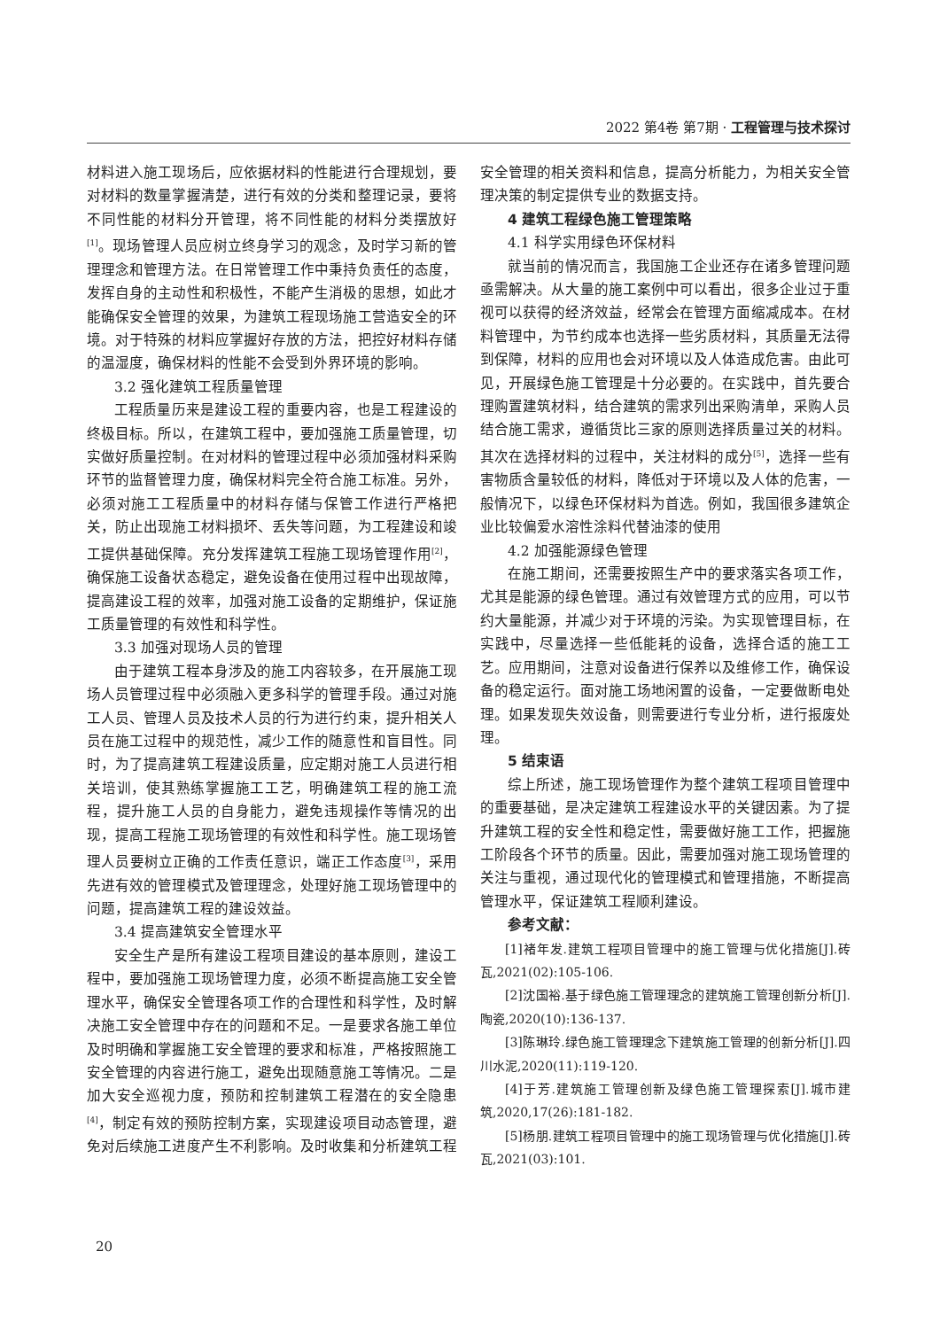2022 第4卷 第7期 · 工程管理与技术探讨
材料进入施工现场后，应依据材料的性能进行合理规划，要对材料的数量掌握清楚，进行有效的分类和整理记录，要将不同性能的材料分开管理，将不同性能的材料分类摆放好<sup>[1]</sup>。现场管理人员应树立终身学习的观念，及时学习新的管理理念和管理方法。在日常管理工作中秉持负责任的态度，发挥自身的主动性和积极性，不能产生消极的思想，如此才能确保安全管理的效果，为建筑工程现场施工营造安全的环境。对于特殊的材料应掌握好存放的方法，把控好材料存储的温湿度，确保材料的性能不会受到外界环境的影响。
3.2 强化建筑工程质量管理
工程质量历来是建设工程的重要内容，也是工程建设的终极目标。所以，在建筑工程中，要加强施工质量管理，切实做好质量控制。在对材料的管理过程中必须加强材料采购环节的监督管理力度，确保材料完全符合施工标准。另外，必须对施工工程质量中的材料存储与保管工作进行严格把关，防止出现施工材料损坏、丢失等问题，为工程建设和竣工提供基础保障。充分发挥建筑工程施工现场管理作用<sup>[2]</sup>，确保施工设备状态稳定，避免设备在使用过程中出现故障，提高建设工程的效率，加强对施工设备的定期维护，保证施工质量管理的有效性和科学性。
3.3 加强对现场人员的管理
由于建筑工程本身涉及的施工内容较多，在开展施工现场人员管理过程中必须融入更多科学的管理手段。通过对施工人员、管理人员及技术人员的行为进行约束，提升相关人员在施工过程中的规范性，减少工作的随意性和盲目性。同时，为了提高建筑工程建设质量，应定期对施工人员进行相关培训，使其熟练掌握施工工艺，明确建筑工程的施工流程，提升施工人员的自身能力，避免违规操作等情况的出现，提高工程施工现场管理的有效性和科学性。施工现场管理人员要树立正确的工作责任意识，端正工作态度<sup>[3]</sup>，采用先进有效的管理模式及管理理念，处理好施工现场管理中的问题，提高建筑工程的建设效益。
3.4 提高建筑安全管理水平
安全生产是所有建设工程项目建设的基本原则，建设工程中，要加强施工现场管理力度，必须不断提高施工安全管理水平，确保安全管理各项工作的合理性和科学性，及时解决施工安全管理中存在的问题和不足。一是要求各施工单位及时明确和掌握施工安全管理的要求和标准，严格按照施工安全管理的内容进行施工，避免出现随意施工等情况。二是加大安全巡视力度，预防和控制建筑工程潜在的安全隐患<sup>[4]</sup>，制定有效的预防控制方案，实现建设项目动态管理，避免对后续施工进度产生不利影响。及时收集和分析建筑工程安全管理的相关资料和信息，提高分析能力，为相关安全管理决策的制定提供专业的数据支持。
4 建筑工程绿色施工管理策略
4.1 科学实用绿色环保材料
就当前的情况而言，我国施工企业还存在诸多管理问题亟需解决。从大量的施工案例中可以看出，很多企业过于重视可以获得的经济效益，经常会在管理方面缩减成本。在材料管理中，为节约成本也选择一些劣质材料，其质量无法得到保障，材料的应用也会对环境以及人体造成危害。由此可见，开展绿色施工管理是十分必要的。在实践中，首先要合理购置建筑材料，结合建筑的需求列出采购清单，采购人员结合施工需求，遵循货比三家的原则选择质量过关的材料。其次在选择材料的过程中，关注材料的成分<sup>[5]</sup>，选择一些有害物质含量较低的材料，降低对于环境以及人体的危害，一般情况下，以绿色环保材料为首选。例如，我国很多建筑企业比较偏爱水溶性涂料代替油漆的使用
4.2 加强能源绿色管理
在施工期间，还需要按照生产中的要求落实各项工作，尤其是能源的绿色管理。通过有效管理方式的应用，可以节约大量能源，并减少对于环境的污染。为实现管理目标，在实践中，尽量选择一些低能耗的设备，选择合适的施工工艺。应用期间，注意对设备进行保养以及维修工作，确保设备的稳定运行。面对施工场地闲置的设备，一定要做断电处理。如果发现失效设备，则需要进行专业分析，进行报废处理。
5 结束语
综上所述，施工现场管理作为整个建筑工程项目管理中的重要基础，是决定建筑工程建设水平的关键因素。为了提升建筑工程的安全性和稳定性，需要做好施工工作，把握施工阶段各个环节的质量。因此，需要加强对施工现场管理的关注与重视，通过现代化的管理模式和管理措施，不断提高管理水平，保证建筑工程顺利建设。
参考文献：
[1]褚年发.建筑工程项目管理中的施工管理与优化措施[J].砖瓦,2021(02):105-106.
[2]沈国裕.基于绿色施工管理理念的建筑施工管理创新分析[J].陶瓷,2020(10):136-137.
[3]陈琳玲.绿色施工管理理念下建筑施工管理的创新分析[J].四川水泥,2020(11):119-120.
[4]于芳.建筑施工管理创新及绿色施工管理探索[J].城市建筑,2020,17(26):181-182.
[5]杨朋.建筑工程项目管理中的施工现场管理与优化措施[J].砖瓦,2021(03):101.
20